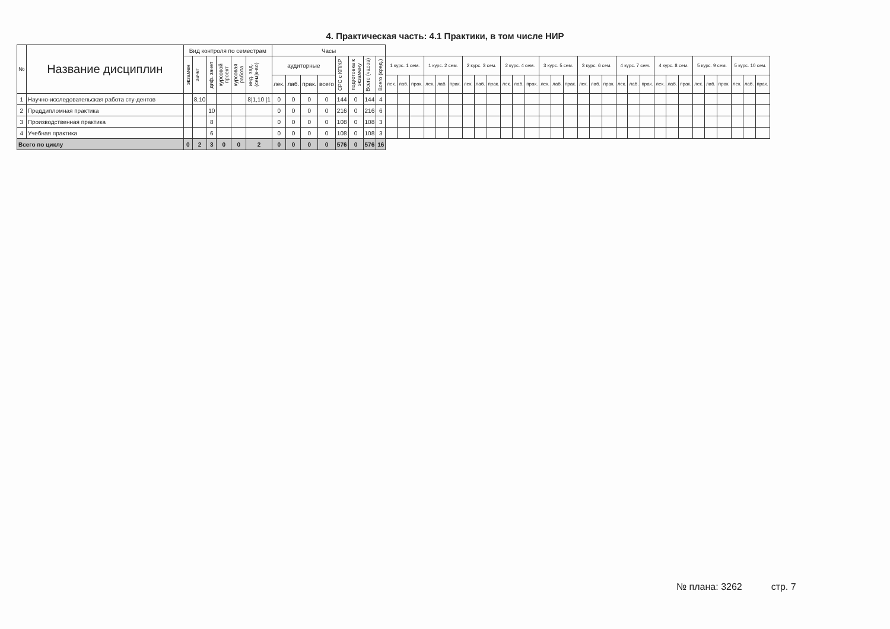4. Практическая часть: 4.1 Практики, в том числе НИР
| № | Название дисциплин | Вид контроля по семестрам | | | | | | Часы | | | | | | | | | | | | | | | | | | | | | | | | | | | | | | | | | | | | | |
| --- | --- | --- | --- | --- | --- | --- | --- | --- | --- | --- | --- | --- | --- | --- | --- | --- | --- | --- | --- | --- | --- | --- | --- | --- | --- | --- | --- | --- | --- | --- | --- | --- | --- | --- | --- | --- | --- | --- | --- | --- | --- | --- | --- | --- | --- |
| | | экзамен | зачет | диф. зачет | курсовой проект | курсовая работа | инд. зад. (сем/к-во) | аудиторные | | | | СРС с КП/КР | подготовка к экзамену | Всего (часов) | Всего (кред.) | 1 курс. 1 сем. | | | 1 курс. 2 сем. | | | 2 курс. 3 сем. | | | 2 курс. 4 сем. | | | 3 курс. 5 сем. | | | 3 курс. 6 сем. | | | 4 курс. 7 сем. | | | 4 курс. 8 сем. | | | 5 курс. 9 сем. | | | 5 курс. 10 сем. | | |
| | | | | | | | | лек. | лаб. | прак. | всего | | | | | лек. | лаб. | прак. | лек. | лаб. | прак. | лек. | лаб. | прак. | лек. | лаб. | прак. | лек. | лаб. | прак. | лек. | лаб. | прак. | лек. | лаб. | прак. | лек. | лаб. | прак. | лек. | лаб. | прак. | лек. | лаб. | прак. |
| 1 | Научно-исследовательская работа сту-дентов | | 8,10 | | | | 8/1,10 /1 | 0 | 0 | 0 | 0 | 144 | 0 | 144 | 4 | | | | | | | | | | | | | | | | | | | | | | | | | | | | | | |
| 2 | Преддипломная практика | | | 10 | | | | 0 | 0 | 0 | 0 | 216 | 0 | 216 | 6 | | | | | | | | | | | | | | | | | | | | | | | | | | | | | | |
| 3 | Производственная практика | | | 8 | | | | 0 | 0 | 0 | 0 | 108 | 0 | 108 | 3 | | | | | | | | | | | | | | | | | | | | | | | | | | | | | | |
| 4 | Учебная практика | | | 6 | | | | 0 | 0 | 0 | 0 | 108 | 0 | 108 | 3 | | | | | | | | | | | | | | | | | | | | | | | | | | | | | | |
| Всего по циклу | | 0 | 2 | 3 | 0 | 0 | 2 | 0 | 0 | 0 | 0 | 576 | 0 | 576 | 16 | | | | | | | | | | | | | | | | | | | | | | | | | | | | | | |
№ плана: 3262 стр. 7